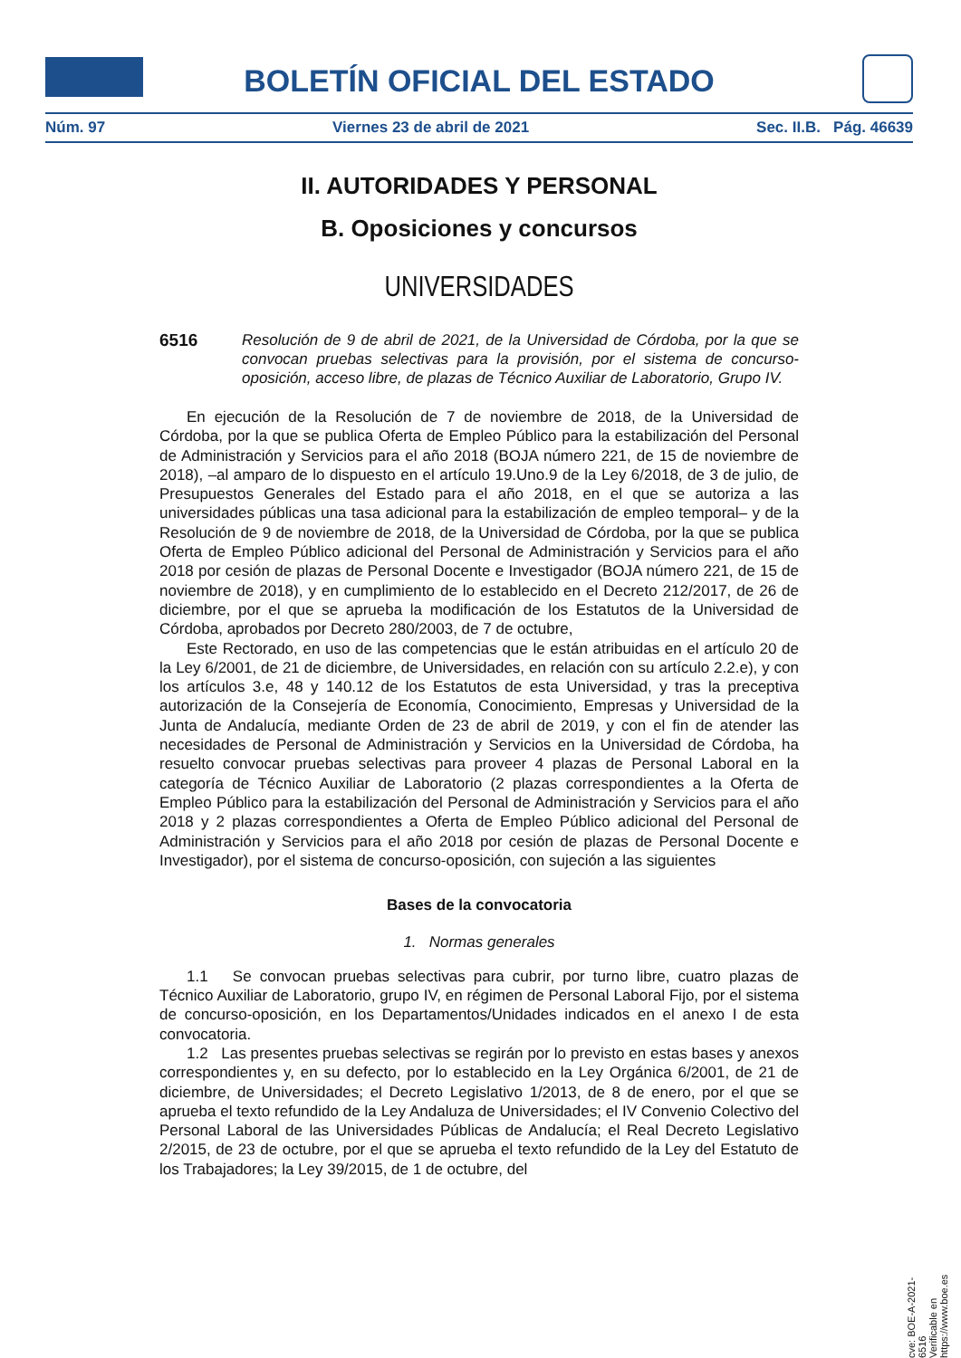BOLETÍN OFICIAL DEL ESTADO
Núm. 97 Viernes 23 de abril de 2021 Sec. II.B. Pág. 46639
II. AUTORIDADES Y PERSONAL
B. Oposiciones y concursos
UNIVERSIDADES
6516 Resolución de 9 de abril de 2021, de la Universidad de Córdoba, por la que se convocan pruebas selectivas para la provisión, por el sistema de concurso-oposición, acceso libre, de plazas de Técnico Auxiliar de Laboratorio, Grupo IV.
En ejecución de la Resolución de 7 de noviembre de 2018, de la Universidad de Córdoba, por la que se publica Oferta de Empleo Público para la estabilización del Personal de Administración y Servicios para el año 2018 (BOJA número 221, de 15 de noviembre de 2018), –al amparo de lo dispuesto en el artículo 19.Uno.9 de la Ley 6/2018, de 3 de julio, de Presupuestos Generales del Estado para el año 2018, en el que se autoriza a las universidades públicas una tasa adicional para la estabilización de empleo temporal– y de la Resolución de 9 de noviembre de 2018, de la Universidad de Córdoba, por la que se publica Oferta de Empleo Público adicional del Personal de Administración y Servicios para el año 2018 por cesión de plazas de Personal Docente e Investigador (BOJA número 221, de 15 de noviembre de 2018), y en cumplimiento de lo establecido en el Decreto 212/2017, de 26 de diciembre, por el que se aprueba la modificación de los Estatutos de la Universidad de Córdoba, aprobados por Decreto 280/2003, de 7 de octubre,
Este Rectorado, en uso de las competencias que le están atribuidas en el artículo 20 de la Ley 6/2001, de 21 de diciembre, de Universidades, en relación con su artículo 2.2.e), y con los artículos 3.e, 48 y 140.12 de los Estatutos de esta Universidad, y tras la preceptiva autorización de la Consejería de Economía, Conocimiento, Empresas y Universidad de la Junta de Andalucía, mediante Orden de 23 de abril de 2019, y con el fin de atender las necesidades de Personal de Administración y Servicios en la Universidad de Córdoba, ha resuelto convocar pruebas selectivas para proveer 4 plazas de Personal Laboral en la categoría de Técnico Auxiliar de Laboratorio (2 plazas correspondientes a la Oferta de Empleo Público para la estabilización del Personal de Administración y Servicios para el año 2018 y 2 plazas correspondientes a Oferta de Empleo Público adicional del Personal de Administración y Servicios para el año 2018 por cesión de plazas de Personal Docente e Investigador), por el sistema de concurso-oposición, con sujeción a las siguientes
Bases de la convocatoria
1. Normas generales
1.1 Se convocan pruebas selectivas para cubrir, por turno libre, cuatro plazas de Técnico Auxiliar de Laboratorio, grupo IV, en régimen de Personal Laboral Fijo, por el sistema de concurso-oposición, en los Departamentos/Unidades indicados en el anexo I de esta convocatoria.
1.2 Las presentes pruebas selectivas se regirán por lo previsto en estas bases y anexos correspondientes y, en su defecto, por lo establecido en la Ley Orgánica 6/2001, de 21 de diciembre, de Universidades; el Decreto Legislativo 1/2013, de 8 de enero, por el que se aprueba el texto refundido de la Ley Andaluza de Universidades; el IV Convenio Colectivo del Personal Laboral de las Universidades Públicas de Andalucía; el Real Decreto Legislativo 2/2015, de 23 de octubre, por el que se aprueba el texto refundido de la Ley del Estatuto de los Trabajadores; la Ley 39/2015, de 1 de octubre, del
cve: BOE-A-2021-6516
Verificable en https://www.boe.es